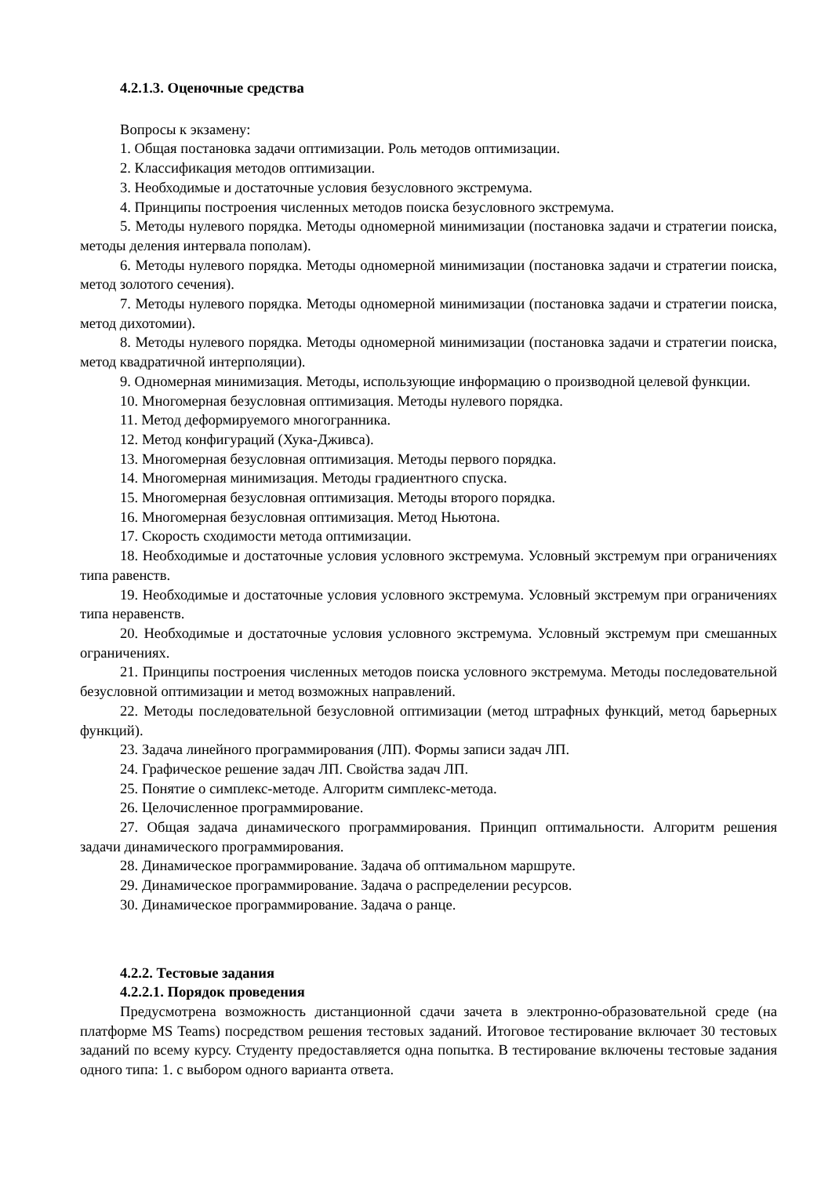4.2.1.3. Оценочные средства
Вопросы к экзамену:
1. Общая постановка задачи оптимизации. Роль методов оптимизации.
2. Классификация методов оптимизации.
3. Необходимые и достаточные условия безусловного экстремума.
4. Принципы построения численных методов поиска безусловного экстремума.
5. Методы нулевого порядка. Методы одномерной минимизации (постановка задачи и стратегии поиска, методы деления интервала пополам).
6. Методы нулевого порядка. Методы одномерной минимизации (постановка задачи и стратегии поиска, метод золотого сечения).
7. Методы нулевого порядка. Методы одномерной минимизации (постановка задачи и стратегии поиска, метод дихотомии).
8. Методы нулевого порядка. Методы одномерной минимизации (постановка задачи и стратегии поиска, метод квадратичной интерполяции).
9. Одномерная минимизация. Методы, использующие информацию о производной целевой функции.
10. Многомерная безусловная оптимизация. Методы нулевого порядка.
11. Метод деформируемого многогранника.
12. Метод конфигураций (Хука-Дживса).
13. Многомерная безусловная оптимизация. Методы первого порядка.
14. Многомерная минимизация. Методы градиентного спуска.
15. Многомерная безусловная оптимизация. Методы второго порядка.
16. Многомерная безусловная оптимизация. Метод Ньютона.
17. Скорость сходимости метода оптимизации.
18. Необходимые и достаточные условия условного экстремума. Условный экстремум при ограничениях типа равенств.
19. Необходимые и достаточные условия условного экстремума. Условный экстремум при ограничениях типа неравенств.
20. Необходимые и достаточные условия условного экстремума. Условный экстремум при смешанных ограничениях.
21. Принципы построения численных методов поиска условного экстремума. Методы последовательной безусловной оптимизации и метод возможных направлений.
22. Методы последовательной безусловной оптимизации (метод штрафных функций, метод барьерных функций).
23. Задача линейного программирования (ЛП). Формы записи задач ЛП.
24. Графическое решение задач ЛП. Свойства задач ЛП.
25. Понятие о симплекс-методе. Алгоритм симплекс-метода.
26. Целочисленное программирование.
27. Общая задача динамического программирования. Принцип оптимальности. Алгоритм решения задачи динамического программирования.
28. Динамическое программирование. Задача об оптимальном маршруте.
29. Динамическое программирование. Задача о распределении ресурсов.
30. Динамическое программирование. Задача о ранце.
4.2.2. Тестовые задания
4.2.2.1. Порядок проведения
Предусмотрена возможность дистанционной сдачи зачета в электронно-образовательной среде (на платформе MS Teams) посредством решения тестовых заданий. Итоговое тестирование включает 30 тестовых заданий по всему курсу. Студенту предоставляется одна попытка. В тестирование включены тестовые задания одного типа: 1. с выбором одного варианта ответа.